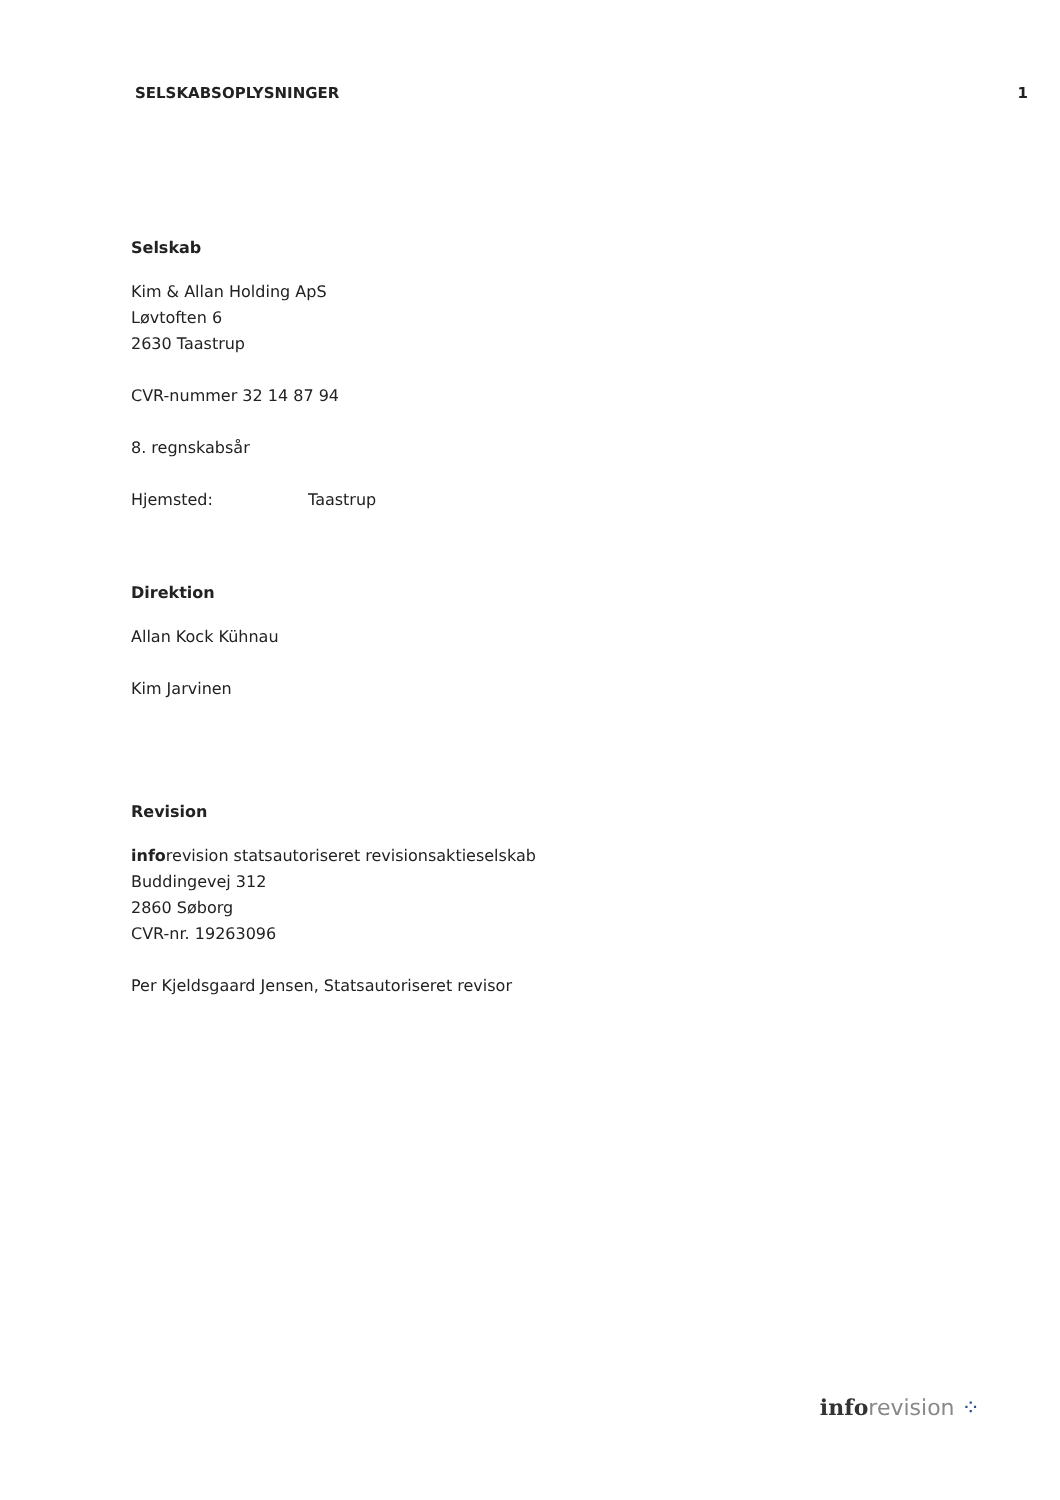SELSKABSOPLYSNINGER 1
Selskab
Kim & Allan Holding ApS
Løvtoften 6
2630 Taastrup
CVR-nummer 32 14 87 94
8. regnskabsår
Hjemsted: Taastrup
Direktion
Allan Kock Kühnau
Kim Jarvinen
Revision
inforevision statsautoriseret revisionsaktieselskab
Buddingevej 312
2860 Søborg
CVR-nr. 19263096
Per Kjeldsgaard Jensen, Statsautoriseret revisor
info revision ⁘